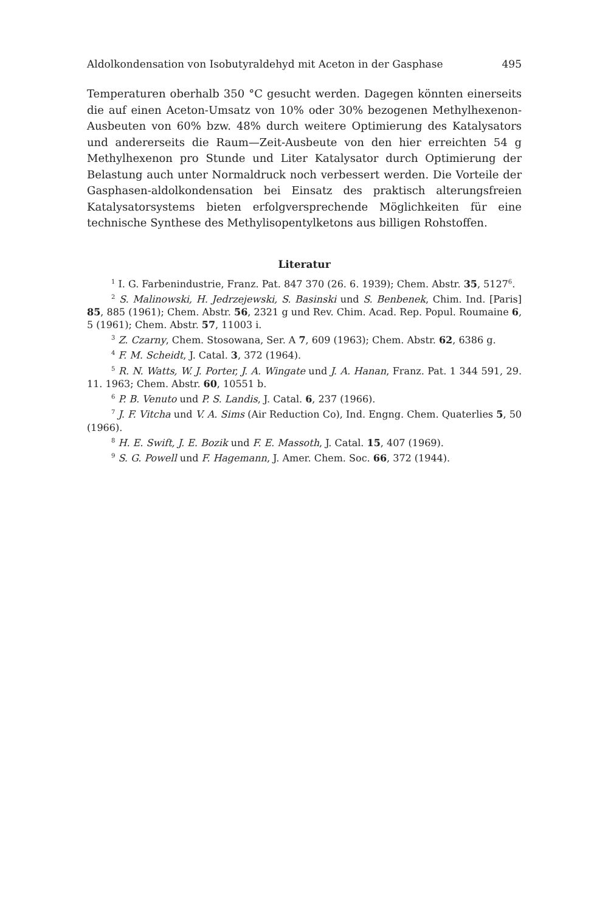Aldolkondensation von Isobutyraldehyd mit Aceton in der Gasphase 495
Temperaturen oberhalb 350 °C gesucht werden. Dagegen könnten einerseits die auf einen Aceton-Umsatz von 10% oder 30% bezogenen Methylhexenon-Ausbeuten von 60% bzw. 48% durch weitere Optimierung des Katalysators und andererseits die Raum—Zeit-Ausbeute von den hier erreichten 54 g Methylhexenon pro Stunde und Liter Katalysator durch Optimierung der Belastung auch unter Normaldruck noch verbessert werden. Die Vorteile der Gasphasen-aldolkondensation bei Einsatz des praktisch alterungsfreien Katalysatorsystems bieten erfolgversprechende Möglichkeiten für eine technische Synthese des Methylisopentylketons aus billigen Rohstoffen.
Literatur
<sup>1</sup> I. G. Farbenindustrie, Franz. Pat. 847 370 (26. 6. 1939); Chem. Abstr. 35, 5127<sup>6</sup>.
<sup>2</sup> S. Malinowski, H. Jedrzejewski, S. Basinski und S. Benbenek, Chim. Ind. [Paris] 85, 885 (1961); Chem. Abstr. 56, 2321 g und Rev. Chim. Acad. Rep. Popul. Roumaine 6, 5 (1961); Chem. Abstr. 57, 11003 i.
<sup>3</sup> Z. Czarny, Chem. Stosowana, Ser. A 7, 609 (1963); Chem. Abstr. 62, 6386 g.
<sup>4</sup> F. M. Scheidt, J. Catal. 3, 372 (1964).
<sup>5</sup> R. N. Watts, W. J. Porter, J. A. Wingate und J. A. Hanan, Franz. Pat. 1 344 591, 29. 11. 1963; Chem. Abstr. 60, 10551 b.
<sup>6</sup> P. B. Venuto und P. S. Landis, J. Catal. 6, 237 (1966).
<sup>7</sup> J. F. Vitcha und V. A. Sims (Air Reduction Co), Ind. Engng. Chem. Quaterlies 5, 50 (1966).
<sup>8</sup> H. E. Swift, J. E. Bozik und F. E. Massoth, J. Catal. 15, 407 (1969).
<sup>9</sup> S. G. Powell und F. Hagemann, J. Amer. Chem. Soc. 66, 372 (1944).